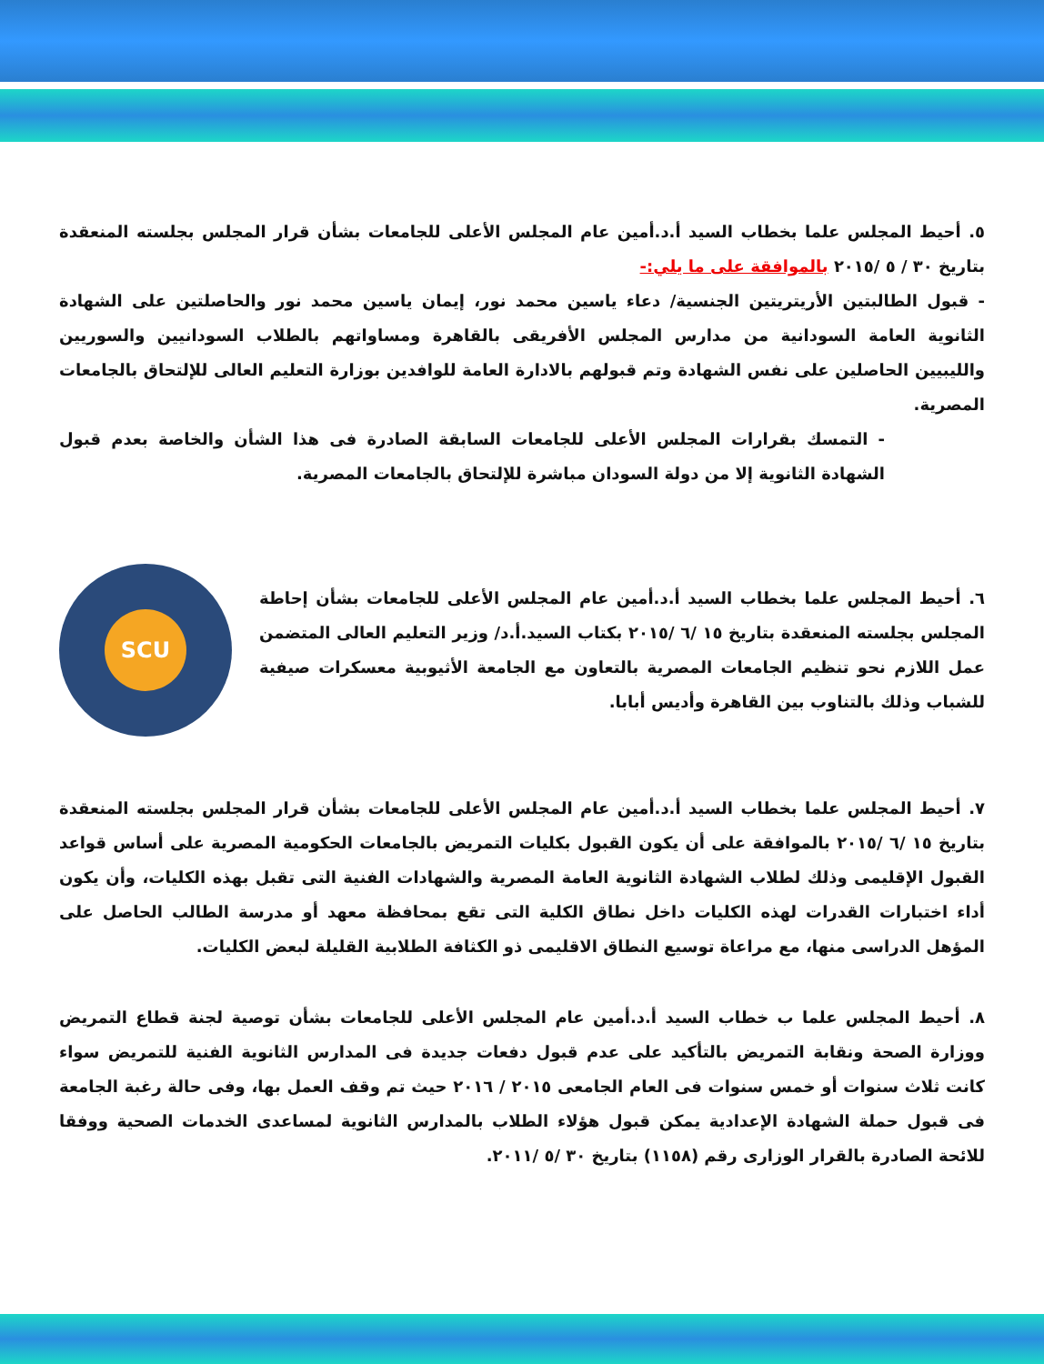٥. أحيط المجلس علما بخطاب السيد أ.د.أمين عام المجلس الأعلى للجامعات بشأن قرار المجلس بجلسته المنعقدة بتاريخ ٣٠ / ٥ /٢٠١٥ بالموافقة على ما يلي:-
- قبول الطالبتين الأريتريتين الجنسية/ دعاء ياسين محمد نور، إيمان ياسين محمد نور والحاصلتين على الشهادة الثانوية العامة السودانية من مدارس المجلس الأفريقى بالقاهرة ومساواتهم بالطلاب السودانيين والسوريين والليبيين الحاصلين على نفس الشهادة وتم قبولهم بالادارة العامة للوافدين بوزارة التعليم العالى للإلتحاق بالجامعات المصرية.
- التمسك بقرارات المجلس الأعلى للجامعات السابقة الصادرة فى هذا الشأن والخاصة بعدم قبول الشهادة الثانوية إلا من دولة السودان مباشرة للإلتحاق بالجامعات المصرية.
٦. أحيط المجلس علما بخطاب السيد أ.د.أمين عام المجلس الأعلى للجامعات بشأن إحاطة المجلس بجلسته المنعقدة بتاريخ ١٥ /٦ /٢٠١٥ بكتاب السيد.أ.د/ وزير التعليم العالى المتضمن عمل اللازم نحو تنظيم الجامعات المصرية بالتعاون مع الجامعة الأثيوبية معسكرات صيفية للشباب وذلك بالتناوب بين القاهرة وأديس أبابا.
SCU
٧. أحيط المجلس علما بخطاب السيد أ.د.أمين عام المجلس الأعلى للجامعات بشأن قرار المجلس بجلسته المنعقدة بتاريخ ١٥ /٦ /٢٠١٥ بالموافقة على أن يكون القبول بكليات التمريض بالجامعات الحكومية المصرية على أساس قواعد القبول الإقليمى وذلك لطلاب الشهادة الثانوية العامة المصرية والشهادات الفنية التى تقبل بهذه الكليات، وأن يكون أداء اختبارات القدرات لهذه الكليات داخل نطاق الكلية التى تقع بمحافظة معهد أو مدرسة الطالب الحاصل على المؤهل الدراسى منها، مع مراعاة توسيع النطاق الاقليمى ذو الكثافة الطلابية القليلة لبعض الكليات.
٨. أحيط المجلس علما ب خطاب السيد أ.د.أمين عام المجلس الأعلى للجامعات بشأن توصية لجنة قطاع التمريض ووزارة الصحة ونقابة التمريض بالتأكيد على عدم قبول دفعات جديدة فى المدارس الثانوية الفنية للتمريض سواء كانت ثلاث سنوات أو خمس سنوات فى العام الجامعى ٢٠١٥ / ٢٠١٦ حيث تم وقف العمل بها، وفى حالة رغبة الجامعة فى قبول حملة الشهادة الإعدادية يمكن قبول هؤلاء الطلاب بالمدارس الثانوية لمساعدى الخدمات الصحية ووفقا للائحة الصادرة بالقرار الوزارى رقم (١١٥٨) بتاريخ ٣٠ /٥ /٢٠١١.